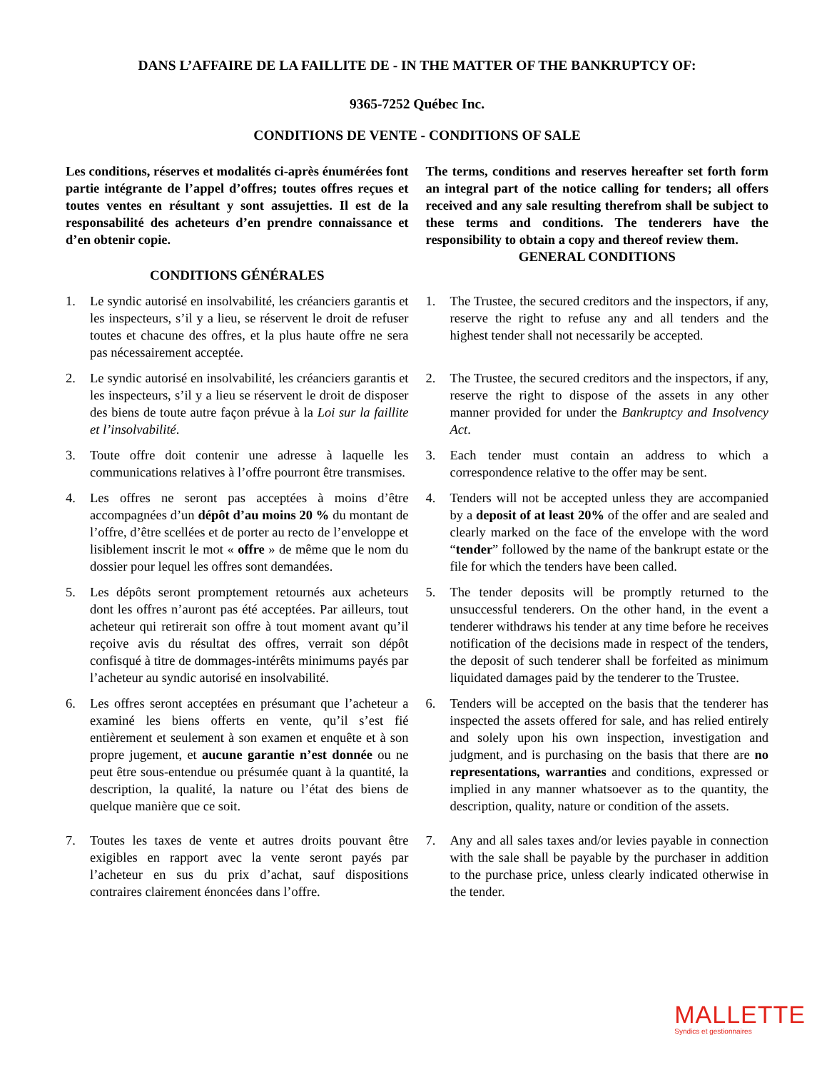DANS L’AFFAIRE DE LA FAILLITE DE - IN THE MATTER OF THE BANKRUPTCY OF:
9365-7252 Québec Inc.
CONDITIONS DE VENTE - CONDITIONS OF SALE
Les conditions, réserves et modalités ci-après énumérées font partie intégrante de l’appel d’offres; toutes offres reçues et toutes ventes en résultant y sont assujetties. Il est de la responsabilité des acheteurs d’en prendre connaissance et d’en obtenir copie.
CONDITIONS GÉNÉRALES
The terms, conditions and reserves hereafter set forth form an integral part of the notice calling for tenders; all offers received and any sale resulting therefrom shall be subject to these terms and conditions. The tenderers have the responsibility to obtain a copy and thereof review them.
GENERAL CONDITIONS
1. Le syndic autorisé en insolvabilité, les créanciers garantis et les inspecteurs, s’il y a lieu, se réservent le droit de refuser toutes et chacune des offres, et la plus haute offre ne sera pas nécessairement acceptée.
1. The Trustee, the secured creditors and the inspectors, if any, reserve the right to refuse any and all tenders and the highest tender shall not necessarily be accepted.
2. Le syndic autorisé en insolvabilité, les créanciers garantis et les inspecteurs, s’il y a lieu se réservent le droit de disposer des biens de toute autre façon prévue à la Loi sur la faillite et l’insolvabilité.
2. The Trustee, the secured creditors and the inspectors, if any, reserve the right to dispose of the assets in any other manner provided for under the Bankruptcy and Insolvency Act.
3. Toute offre doit contenir une adresse à laquelle les communications relatives à l’offre pourront être transmises.
3. Each tender must contain an address to which a correspondence relative to the offer may be sent.
4. Les offres ne seront pas acceptées à moins d’être accompagnées d’un dépôt d’au moins 20 % du montant de l’offre, d’être scellées et de porter au recto de l’enveloppe et lisiblement inscrit le mot « offre » de même que le nom du dossier pour lequel les offres sont demandées.
4. Tenders will not be accepted unless they are accompanied by a deposit of at least 20% of the offer and are sealed and clearly marked on the face of the envelope with the word “tender” followed by the name of the bankrupt estate or the file for which the tenders have been called.
5. Les dépôts seront promptement retournés aux acheteurs dont les offres n’auront pas été acceptées. Par ailleurs, tout acheteur qui retirerait son offre à tout moment avant qu’il reçoive avis du résultat des offres, verrait son dépôt confisqué à titre de dommages-intérêts minimums payés par l’acheteur au syndic autorisé en insolvabilité.
5. The tender deposits will be promptly returned to the unsuccessful tenderers. On the other hand, in the event a tenderer withdraws his tender at any time before he receives notification of the decisions made in respect of the tenders, the deposit of such tenderer shall be forfeited as minimum liquidated damages paid by the tenderer to the Trustee.
6. Les offres seront acceptées en présumant que l’acheteur a examiné les biens offerts en vente, qu’il s’est fié entièrement et seulement à son examen et enquête et à son propre jugement, et aucune garantie n’est donnée ou ne peut être sous-entendue ou présumée quant à la quantité, la description, la qualité, la nature ou l’état des biens de quelque manière que ce soit.
6. Tenders will be accepted on the basis that the tenderer has inspected the assets offered for sale, and has relied entirely and solely upon his own inspection, investigation and judgment, and is purchasing on the basis that there are no representations, warranties and conditions, expressed or implied in any manner whatsoever as to the quantity, the description, quality, nature or condition of the assets.
7. Toutes les taxes de vente et autres droits pouvant être exigibles en rapport avec la vente seront payés par l’acheteur en sus du prix d’achat, sauf dispositions contraires clairement énoncées dans l’offre.
7. Any and all sales taxes and/or levies payable in connection with the sale shall be payable by the purchaser in addition to the purchase price, unless clearly indicated otherwise in the tender.
MALLETTE
Syndics et gestionnaires